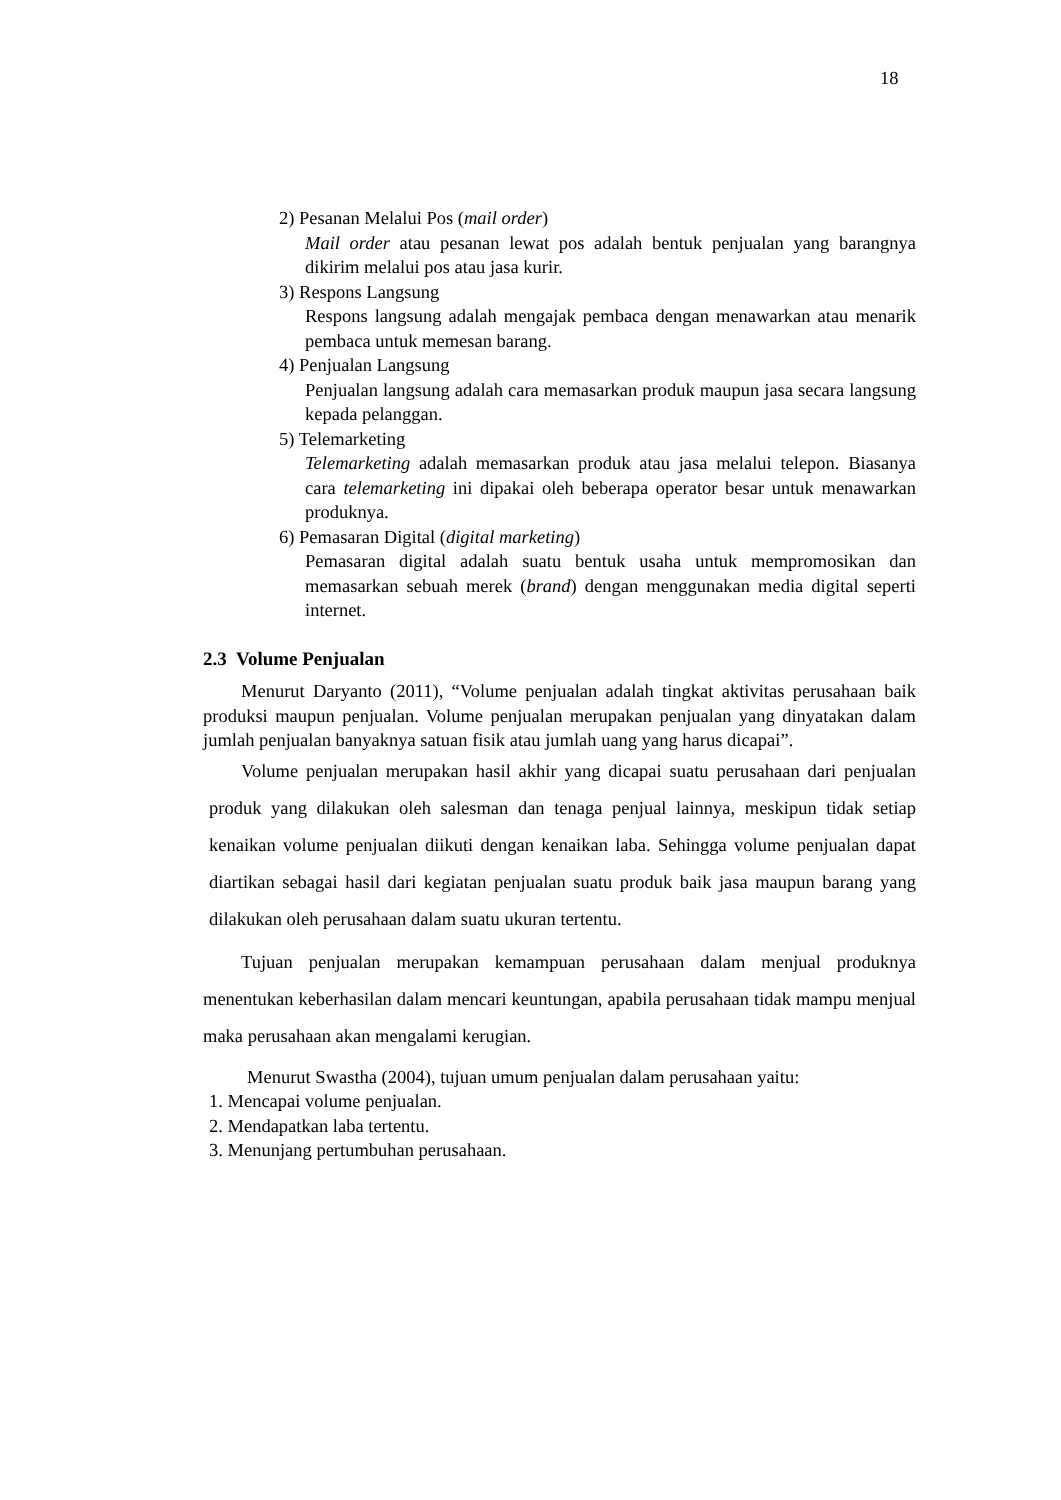18
2) Pesanan Melalui Pos (mail order)
Mail order atau pesanan lewat pos adalah bentuk penjualan yang barangnya dikirim melalui pos atau jasa kurir.
3) Respons Langsung
Respons langsung adalah mengajak pembaca dengan menawarkan atau menarik pembaca untuk memesan barang.
4) Penjualan Langsung
Penjualan langsung adalah cara memasarkan produk maupun jasa secara langsung kepada pelanggan.
5) Telemarketing
Telemarketing adalah memasarkan produk atau jasa melalui telepon. Biasanya cara telemarketing ini dipakai oleh beberapa operator besar untuk menawarkan produknya.
6) Pemasaran Digital (digital marketing)
Pemasaran digital adalah suatu bentuk usaha untuk mempromosikan dan memasarkan sebuah merek (brand) dengan menggunakan media digital seperti internet.
2.3 Volume Penjualan
Menurut Daryanto (2011), “Volume penjualan adalah tingkat aktivitas perusahaan baik produksi maupun penjualan. Volume penjualan merupakan penjualan yang dinyatakan dalam jumlah penjualan banyaknya satuan fisik atau jumlah uang yang harus dicapai”.
Volume penjualan merupakan hasil akhir yang dicapai suatu perusahaan dari penjualan produk yang dilakukan oleh salesman dan tenaga penjual lainnya, meskipun tidak setiap kenaikan volume penjualan diikuti dengan kenaikan laba. Sehingga volume penjualan dapat diartikan sebagai hasil dari kegiatan penjualan suatu produk baik jasa maupun barang yang dilakukan oleh perusahaan dalam suatu ukuran tertentu.
Tujuan penjualan merupakan kemampuan perusahaan dalam menjual produknya menentukan keberhasilan dalam mencari keuntungan, apabila perusahaan tidak mampu menjual maka perusahaan akan mengalami kerugian.
Menurut Swastha (2004), tujuan umum penjualan dalam perusahaan yaitu:
1. Mencapai volume penjualan.
2. Mendapatkan laba tertentu.
3. Menunjang pertumbuhan perusahaan.